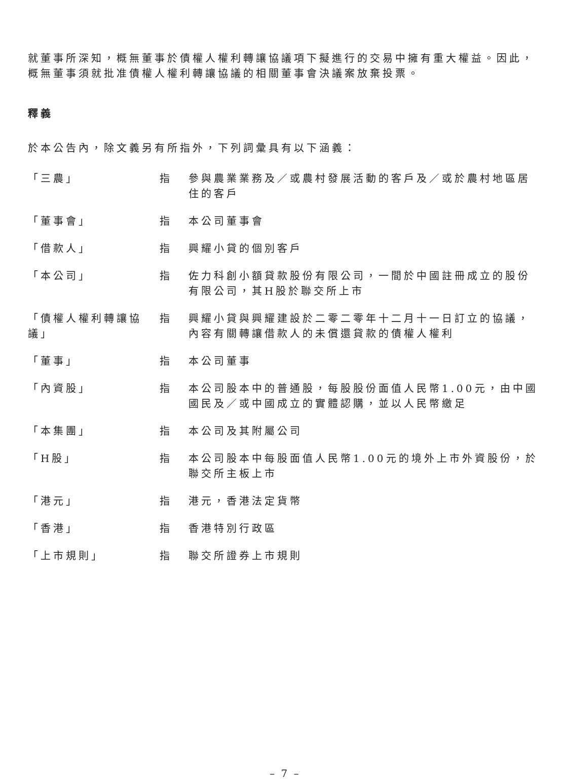就董事所深知，概無董事於債權人權利轉讓協議項下擬進行的交易中擁有重大權益。因此，概無董事須就批准債權人權利轉讓協議的相關董事會決議案放棄投票。
釋義
於本公告內，除文義另有所指外，下列詞彙具有以下涵義：
| 「三農」 | 指 | 參與農業業務及／或農村發展活動的客戶及／或於農村地區居住的客戶 |
| 「董事會」 | 指 | 本公司董事會 |
| 「借款人」 | 指 | 興耀小貸的個別客戶 |
| 「本公司」 | 指 | 佐力科創小額貸款股份有限公司，一間於中國註冊成立的股份有限公司，其H股於聯交所上市 |
| 「債權人權利轉讓協議」 | 指 | 興耀小貸與興耀建設於二零二零年十二月十一日訂立的協議，內容有關轉讓借款人的未償還貸款的債權人權利 |
| 「董事」 | 指 | 本公司董事 |
| 「內資股」 | 指 | 本公司股本中的普通股，每股股份面值人民幣1.00元，由中國國民及／或中國成立的實體認購，並以人民幣繳足 |
| 「本集團」 | 指 | 本公司及其附屬公司 |
| 「H股」 | 指 | 本公司股本中每股面值人民幣1.00元的境外上市外資股份，於聯交所主板上市 |
| 「港元」 | 指 | 港元，香港法定貨幣 |
| 「香港」 | 指 | 香港特別行政區 |
| 「上市規則」 | 指 | 聯交所證券上市規則 |
– 7 –